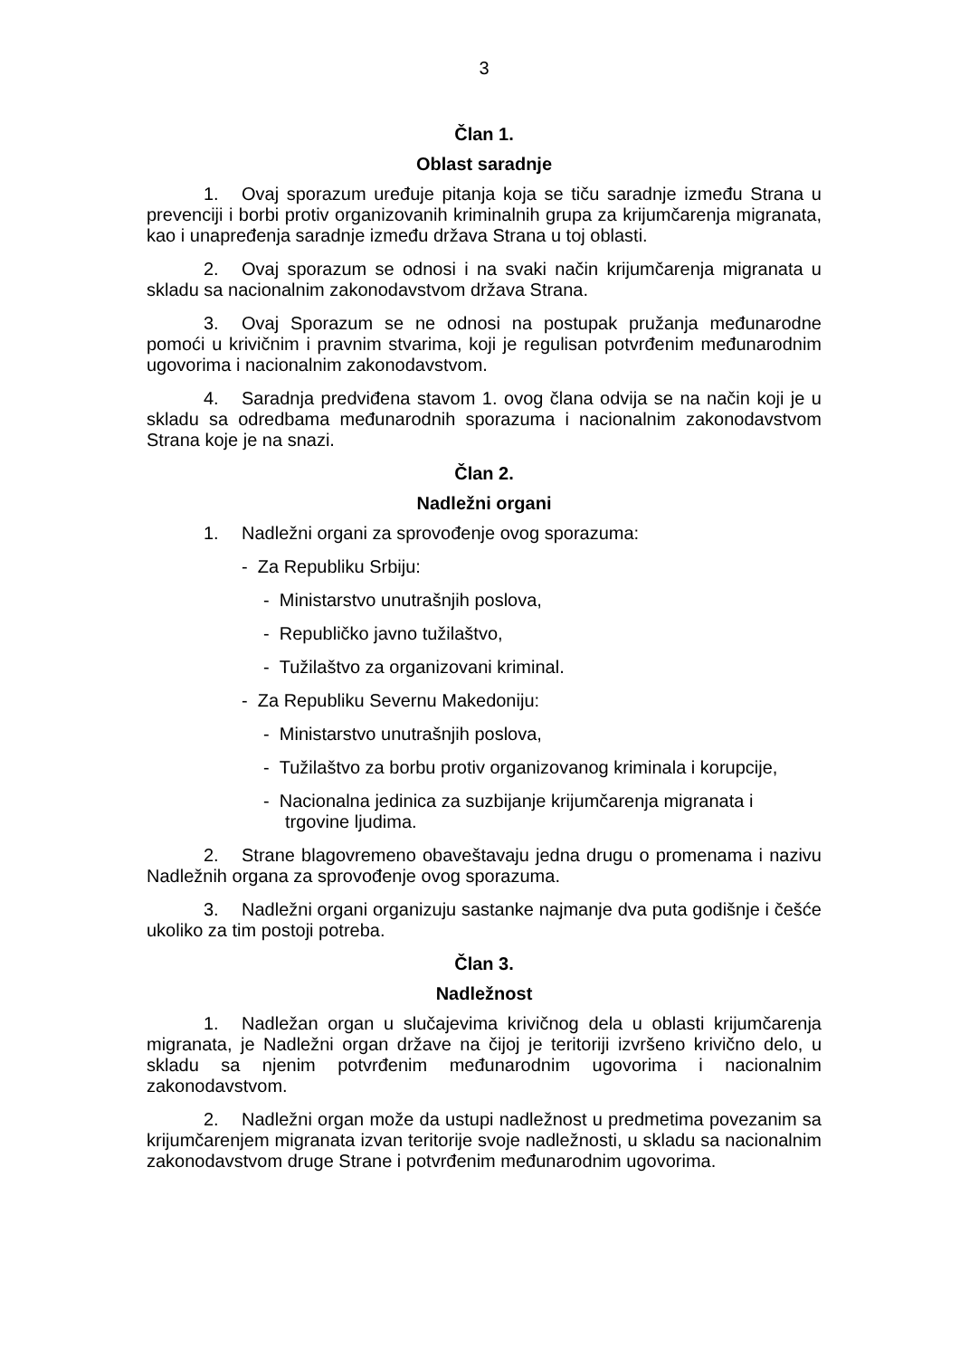3
Član 1.
Oblast saradnje
1. Ovaj sporazum uređuje pitanja koja se tiču saradnje između Strana u prevenciji i borbi protiv organizovanih kriminalnih grupa za krijumčarenja migranata, kao i unapređenja saradnje između država Strana u toj oblasti.
2. Ovaj sporazum se odnosi i na svaki način krijumčarenja migranata u skladu sa nacionalnim zakonodavstvom država Strana.
3. Ovaj Sporazum se ne odnosi na postupak pružanja međunarodne pomoći u krivičnim i pravnim stvarima, koji je regulisan potvrđenim međunarodnim ugovorima i nacionalnim zakonodavstvom.
4. Saradnja predviđena stavom 1. ovog člana odvija se na način koji je u skladu sa odredbama međunarodnih sporazuma i nacionalnim zakonodavstvom Strana koje je na snazi.
Član 2.
Nadležni organi
1. Nadležni organi za sprovođenje ovog sporazuma:
- Za Republiku Srbiju:
- Ministarstvo unutrašnjih poslova,
- Republičko javno tužilaštvo,
- Tužilaštvo za organizovani kriminal.
- Za Republiku Severnu Makedoniju:
- Ministarstvo unutrašnjih poslova,
- Tužilaštvo za borbu protiv organizovanog kriminala i korupcije,
- Nacionalna jedinica za suzbijanje krijumčarenja migranata i trgovine ljudima.
2. Strane blagovremeno obaveštavaju jedna drugu o promenama i nazivu Nadležnih organa za sprovođenje ovog sporazuma.
3. Nadležni organi organizuju sastanke najmanje dva puta godišnje i češće ukoliko za tim postoji potreba.
Član 3.
Nadležnost
1. Nadležan organ u slučajevima krivičnog dela u oblasti krijumčarenja migranata, je Nadležni organ države na čijoj je teritoriji izvršeno krivično delo, u skladu sa njenim potvrđenim međunarodnim ugovorima i nacionalnim zakonodavstvom.
2. Nadležni organ može da ustupi nadležnost u predmetima povezanim sa krijumčarenjem migranata izvan teritorije svoje nadležnosti, u skladu sa nacionalnim zakonodavstvom druge Strane i potvrđenim međunarodnim ugovorima.